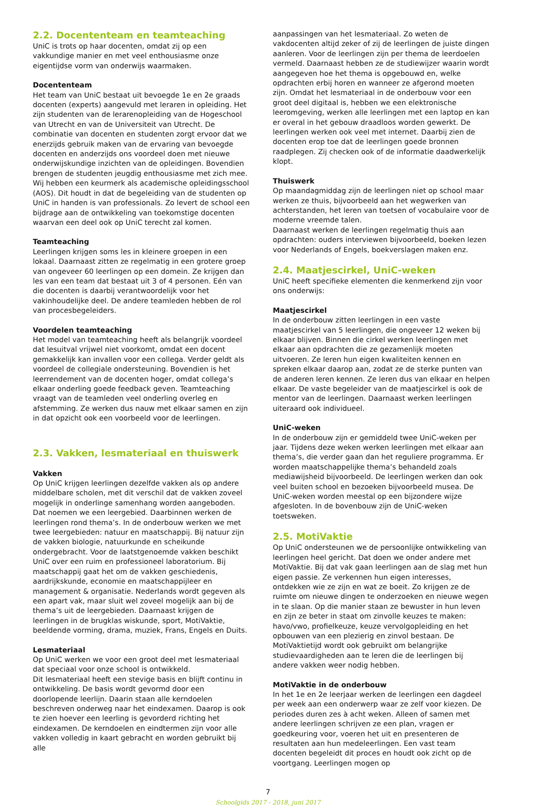2.2. Docententeam en teamteaching
UniC is trots op haar docenten, omdat zij op een vakkundige manier en met veel enthousiasme onze eigentijdse vorm van onderwijs waarmaken.
Docententeam
Het team van UniC bestaat uit bevoegde 1e en 2e graads docenten (experts) aangevuld met leraren in opleiding. Het zijn studenten van de lerarenopleiding van de Hogeschool van Utrecht en van de Universiteit van Utrecht. De combinatie van docenten en studenten zorgt ervoor dat we enerzijds gebruik maken van de ervaring van bevoegde docenten en anderzijds ons voordeel doen met nieuwe onderwijskundige inzichten van de opleidingen. Bovendien brengen de studenten jeugdig enthousiasme met zich mee. Wij hebben een keurmerk als academische opleidingsschool (AOS). Dit houdt in dat de begeleiding van de studenten op UniC in handen is van professionals. Zo levert de school een bijdrage aan de ontwikkeling van toekomstige docenten waarvan een deel ook op UniC terecht zal komen.
Teamteaching
Leerlingen krijgen soms les in kleinere groepen in een lokaal. Daarnaast zitten ze regelmatig in een grotere groep van ongeveer 60 leerlingen op een domein. Ze krijgen dan les van een team dat bestaat uit 3 of 4 personen. Eén van die docenten is daarbij verantwoordelijk voor het vakinhoudelijke deel. De andere teamleden hebben de rol van procesbegeleiders.
Voordelen teamteaching
Het model van teamteaching heeft als belangrijk voordeel dat lesuitval vrijwel niet voorkomt, omdat een docent gemakkelijk kan invallen voor een collega. Verder geldt als voordeel de collegiale ondersteuning. Bovendien is het leerrendement van de docenten hoger, omdat collega’s elkaar onderling goede feedback geven. Teamteaching vraagt van de teamleden veel onderling overleg en afstemming. Ze werken dus nauw met elkaar samen en zijn in dat opzicht ook een voorbeeld voor de leerlingen.
2.3. Vakken, lesmateriaal en thuiswerk
Vakken
Op UniC krijgen leerlingen dezelfde vakken als op andere middelbare scholen, met dit verschil dat de vakken zoveel mogelijk in onderlinge samenhang worden aangeboden. Dat noemen we een leergebied. Daarbinnen werken de leerlingen rond thema’s. In de onderbouw werken we met twee leergebieden: natuur en maatschappij. Bij natuur zijn de vakken biologie, natuurkunde en scheikunde ondergebracht. Voor de laatstgenoemde vakken beschikt UniC over een ruim en professioneel laboratorium. Bij maatschappij gaat het om de vakken geschiedenis, aardrijkskunde, economie en maatschappijleer en management & organisatie. Nederlands wordt gegeven als een apart vak, maar sluit wel zoveel mogelijk aan bij de thema’s uit de leergebieden. Daarnaast krijgen de leerlingen in de brugklas wiskunde, sport, MotiVaktie, beeldende vorming, drama, muziek, Frans, Engels en Duits.
Lesmateriaal
Op UniC werken we voor een groot deel met lesmateriaal dat speciaal voor onze school is ontwikkeld.
Dit lesmateriaal heeft een stevige basis en blijft continu in ontwikkeling. De basis wordt gevormd door een doorlopende leerlijn. Daarin staan alle kerndoelen beschreven onderweg naar het eindexamen. Daarop is ook te zien hoever een leerling is gevorderd richting het eindexamen. De kerndoelen en eindtermen zijn voor alle vakken volledig in kaart gebracht en worden gebruikt bij alle
aanpassingen van het lesmateriaal. Zo weten de vakdocenten altijd zeker of zij de leerlingen de juiste dingen aanleren. Voor de leerlingen zijn per thema de leerdoelen vermeld. Daarnaast hebben ze de studiewijzer waarin wordt aangegeven hoe het thema is opgebouwd en, welke opdrachten erbij horen en wanneer ze afgerond moeten zijn. Omdat het lesmateriaal in de onderbouw voor een groot deel digitaal is, hebben we een elektronische leeromgeving, werken alle leerlingen met een laptop en kan er overal in het gebouw draadloos worden gewerkt. De leerlingen werken ook veel met internet. Daarbij zien de docenten erop toe dat de leerlingen goede bronnen raadplegen. Zij checken ook of de informatie daadwerkelijk klopt.
Thuiswerk
Op maandagmiddag zijn de leerlingen niet op school maar werken ze thuis, bijvoorbeeld aan het wegwerken van achterstanden, het leren van toetsen of vocabulaire voor de moderne vreemde talen.
Daarnaast werken de leerlingen regelmatig thuis aan opdrachten: ouders interviewen bijvoorbeeld, boeken lezen voor Nederlands of Engels, boekverslagen maken enz.
2.4. Maatjescirkel, UniC-weken
UniC heeft specifieke elementen die kenmerkend zijn voor ons onderwijs:
Maatjescirkel
In de onderbouw zitten leerlingen in een vaste maatjescirkel van 5 leerlingen, die ongeveer 12 weken bij elkaar blijven. Binnen die cirkel werken leerlingen met elkaar aan opdrachten die ze gezamenlijk moeten uitvoeren. Ze leren hun eigen kwaliteiten kennen en spreken elkaar daarop aan, zodat ze de sterke punten van de anderen leren kennen. Ze leren dus van elkaar en helpen elkaar. De vaste begeleider van de maatjescirkel is ook de mentor van de leerlingen. Daarnaast werken leerlingen uiteraard ook individueel.
UniC-weken
In de onderbouw zijn er gemiddeld twee UniC-weken per jaar. Tijdens deze weken werken leerlingen met elkaar aan thema’s, die verder gaan dan het reguliere programma. Er worden maatschappelijke thema’s behandeld zoals mediawijsheid bijvoorbeeld. De leerlingen werken dan ook veel buiten school en bezoeken bijvoorbeeld musea. De UniC-weken worden meestal op een bijzondere wijze afgesloten. In de bovenbouw zijn de UniC-weken toetsweken.
2.5. MotiVaktie
Op UniC ondersteunen we de persoonlijke ontwikkeling van leerlingen heel gericht. Dat doen we onder andere met MotiVaktie. Bij dat vak gaan leerlingen aan de slag met hun eigen passie. Ze verkennen hun eigen interesses, ontdekken wie ze zijn en wat ze boeit. Zo krijgen ze de ruimte om nieuwe dingen te onderzoeken en nieuwe wegen in te slaan. Op die manier staan ze bewuster in hun leven en zijn ze beter in staat om zinvolle keuzes te maken: havo/vwo, profielkeuze, keuze vervolgopleiding en het opbouwen van een plezierig en zinvol bestaan. De MotiVaktietijd wordt ook gebruikt om belangrijke studievaardigheden aan te leren die de leerlingen bij andere vakken weer nodig hebben.
MotiVaktie in de onderbouw
In het 1e en 2e leerjaar werken de leerlingen een dagdeel per week aan een onderwerp waar ze zelf voor kiezen. De periodes duren zes à acht weken. Alleen of samen met andere leerlingen schrijven ze een plan, vragen er goedkeuring voor, voeren het uit en presenteren de resultaten aan hun medeleerlingen. Een vast team docenten begeleidt dit proces en houdt ook zicht op de voortgang. Leerlingen mogen op
7
Schoolgids 2017 - 2018, juni 2017